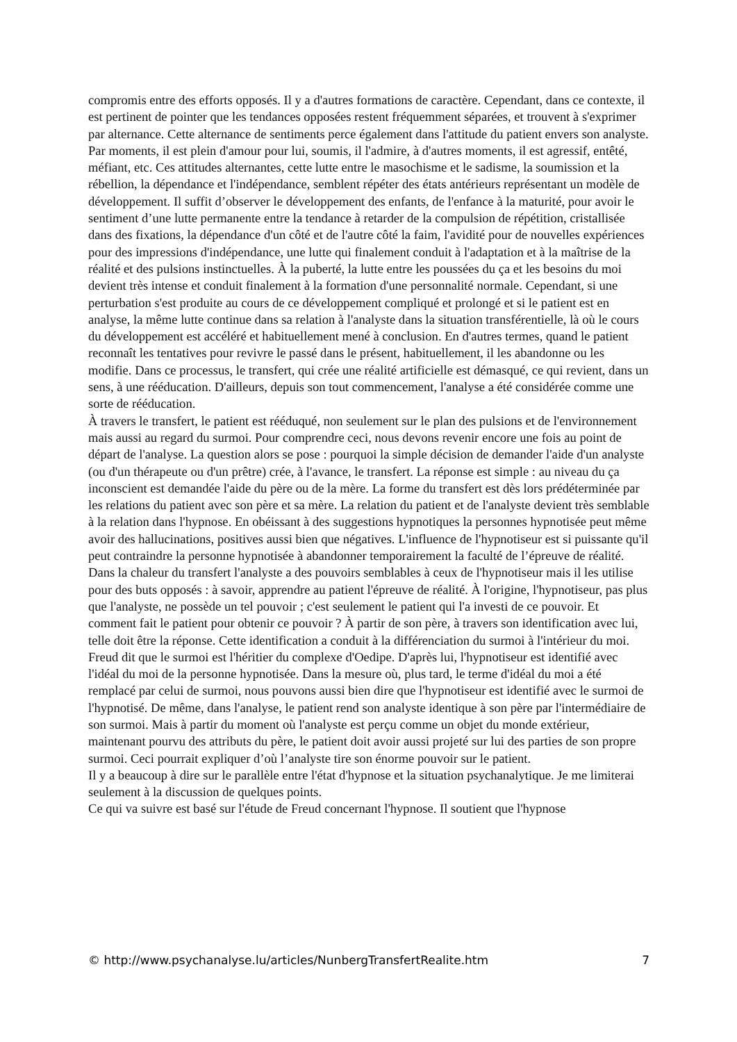compromis entre des efforts opposés. Il y a d'autres formations de caractère. Cependant, dans ce contexte, il est pertinent de pointer que les tendances opposées restent fréquemment séparées, et trouvent à s'exprimer par alternance. Cette alternance de sentiments perce également dans l'attitude du patient envers son analyste. Par moments, il est plein d'amour pour lui, soumis, il l'admire, à d'autres moments, il est agressif, entêté, méfiant, etc. Ces attitudes alternantes, cette lutte entre le masochisme et le sadisme, la soumission et la rébellion, la dépendance et l'indépendance, semblent répéter des états antérieurs représentant un modèle de développement. Il suffit d’observer le développement des enfants, de l'enfance à la maturité, pour avoir le sentiment d’une lutte permanente entre la tendance à retarder de la compulsion de répétition, cristallisée dans des fixations, la dépendance d'un côté et de l'autre côté la faim, l'avidité pour de nouvelles expériences pour des impressions d'indépendance, une lutte qui finalement conduit à l'adaptation et à la maîtrise de la réalité et des pulsions instinctuelles. À la puberté, la lutte entre les poussées du ça et les besoins du moi devient très intense et conduit finalement à la formation d'une personnalité normale. Cependant, si une perturbation s'est produite au cours de ce développement compliqué et prolongé et si le patient est en analyse, la même lutte continue dans sa relation à l'analyste dans la situation transférentielle, là où le cours du développement est accéléré et habituellement mené à conclusion. En d'autres termes, quand le patient reconnaît les tentatives pour revivre le passé dans le présent, habituellement, il les abandonne ou les modifie. Dans ce processus, le transfert, qui crée une réalité artificielle est démasqué, ce qui revient, dans un sens, à une rééducation. D'ailleurs, depuis son tout commencement, l'analyse a été considérée comme une sorte de rééducation.
À travers le transfert, le patient est rééduqué, non seulement sur le plan des pulsions et de l'environnement mais aussi au regard du surmoi. Pour comprendre ceci, nous devons revenir encore une fois au point de départ de l'analyse. La question alors se pose : pourquoi la simple décision de demander l'aide d'un analyste (ou d'un thérapeute ou d'un prêtre) crée, à l'avance, le transfert. La réponse est simple : au niveau du ça inconscient est demandée l'aide du père ou de la mère. La forme du transfert est dès lors prédéterminée par les relations du patient avec son père et sa mère. La relation du patient et de l'analyste devient très semblable à la relation dans l'hypnose. En obéissant à des suggestions hypnotiques la personnes hypnotisée peut même avoir des hallucinations, positives aussi bien que négatives. L'influence de l'hypnotiseur est si puissante qu'il peut contraindre la personne hypnotisée à abandonner temporairement la faculté de l’épreuve de réalité. Dans la chaleur du transfert l'analyste a des pouvoirs semblables à ceux de l'hypnotiseur mais il les utilise pour des buts opposés : à savoir, apprendre au patient l'épreuve de réalité. À l'origine, l'hypnotiseur, pas plus que l'analyste, ne possède un tel pouvoir ; c'est seulement le patient qui l'a investi de ce pouvoir. Et comment fait le patient pour obtenir ce pouvoir ? À partir de son père, à travers son identification avec lui, telle doit être la réponse. Cette identification a conduit à la différenciation du surmoi à l'intérieur du moi. Freud dit que le surmoi est l'héritier du complexe d'Oedipe. D'après lui, l'hypnotiseur est identifié avec l'idéal du moi de la personne hypnotisée. Dans la mesure où, plus tard, le terme d'idéal du moi a été remplacé par celui de surmoi, nous pouvons aussi bien dire que l'hypnotiseur est identifié avec le surmoi de l'hypnotisé. De même, dans l'analyse, le patient rend son analyste identique à son père par l'intermédiaire de son surmoi. Mais à partir du moment où l'analyste est perçu comme un objet du monde extérieur, maintenant pourvu des attributs du père, le patient doit avoir aussi projeté sur lui des parties de son propre surmoi. Ceci pourrait expliquer d’où l’analyste tire son énorme pouvoir sur le patient.
Il y a beaucoup à dire sur le parallèle entre l'état d'hypnose et la situation psychanalytique. Je me limiterai seulement à la discussion de quelques points.
Ce qui va suivre est basé sur l'étude de Freud concernant l'hypnose. Il soutient que l'hypnose
© http://www.psychanalyse.lu/articles/NunbergTransfertRealite.htm 7